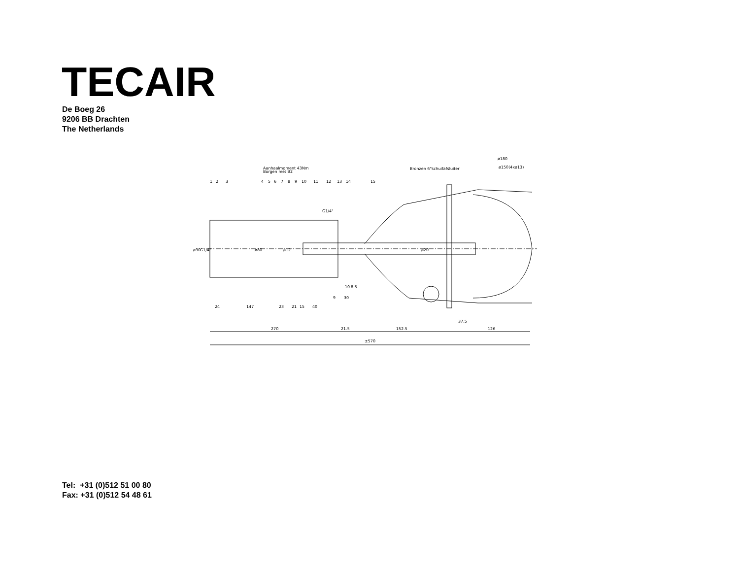TECAIR
De Boeg 26
9206 BB Drachten
The Netherlands
Aanhaalmoment 43Nm
Borgen met B2
Bronzen 6"schuifafsluiter
ø180
ø150(4xø13)
1
2
3
4
5
6
7
8
9
10
11
12
13
14
15
G1/4"
ø90
G1/4"
ø80
ø12
ø20
10
8.5
9
30
24
147
23
21
15
40
37.5
270
21.5
152.5
126
±570
Tel: +31 (0)512 51 00 80
Fax: +31 (0)512 54 48 61